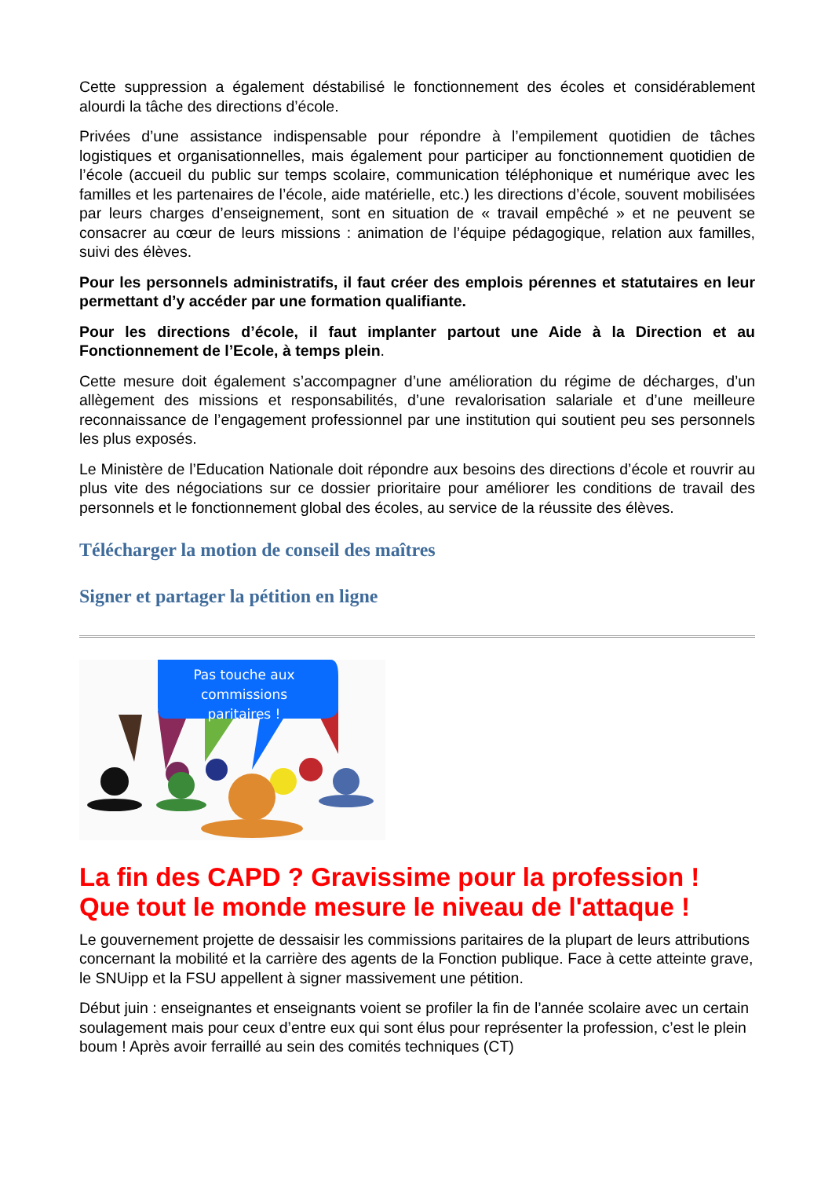Cette suppression a également déstabilisé le fonctionnement des écoles et considérablement alourdi la tâche des directions d’école.
Privées d’une assistance indispensable pour répondre à l’empilement quotidien de tâches logistiques et organisationnelles, mais également pour participer au fonctionnement quotidien de l’école (accueil du public sur temps scolaire, communication téléphonique et numérique avec les familles et les partenaires de l’école, aide matérielle, etc.) les directions d’école, souvent mobilisées par leurs charges d’enseignement, sont en situation de « travail empêché » et ne peuvent se consacrer au cœur de leurs missions : animation de l’équipe pédagogique, relation aux familles, suivi des élèves.
Pour les personnels administratifs, il faut créer des emplois pérennes et statutaires en leur permettant d’y accéder par une formation qualifiante.
Pour les directions d’école, il faut implanter partout une Aide à la Direction et au Fonctionnement de l’Ecole, à temps plein.
Cette mesure doit également s’accompagner d’une amélioration du régime de décharges, d’un allègement des missions et responsabilités, d’une revalorisation salariale et d’une meilleure reconnaissance de l’engagement professionnel par une institution qui soutient peu ses personnels les plus exposés.
Le Ministère de l’Education Nationale doit répondre aux besoins des directions d’école et rouvrir au plus vite des négociations sur ce dossier prioritaire pour améliorer les conditions de travail des personnels et le fonctionnement global des écoles, au service de la réussite des élèves.
Télécharger la motion de conseil des maîtres
Signer et partager la pétition en ligne
Pas touche aux
commissions
paritaires !
La fin des CAPD ? Gravissime pour la profession ! Que tout le monde mesure le niveau de l'attaque !
Le gouvernement projette de dessaisir les commissions paritaires de la plupart de leurs attributions concernant la mobilité et la carrière des agents de la Fonction publique. Face à cette atteinte grave, le SNUipp et la FSU appellent à signer massivement une pétition.
Début juin : enseignantes et enseignants voient se profiler la fin de l’année scolaire avec un certain soulagement mais pour ceux d’entre eux qui sont élus pour représenter la profession, c’est le plein boum ! Après avoir ferraillé au sein des comités techniques (CT)